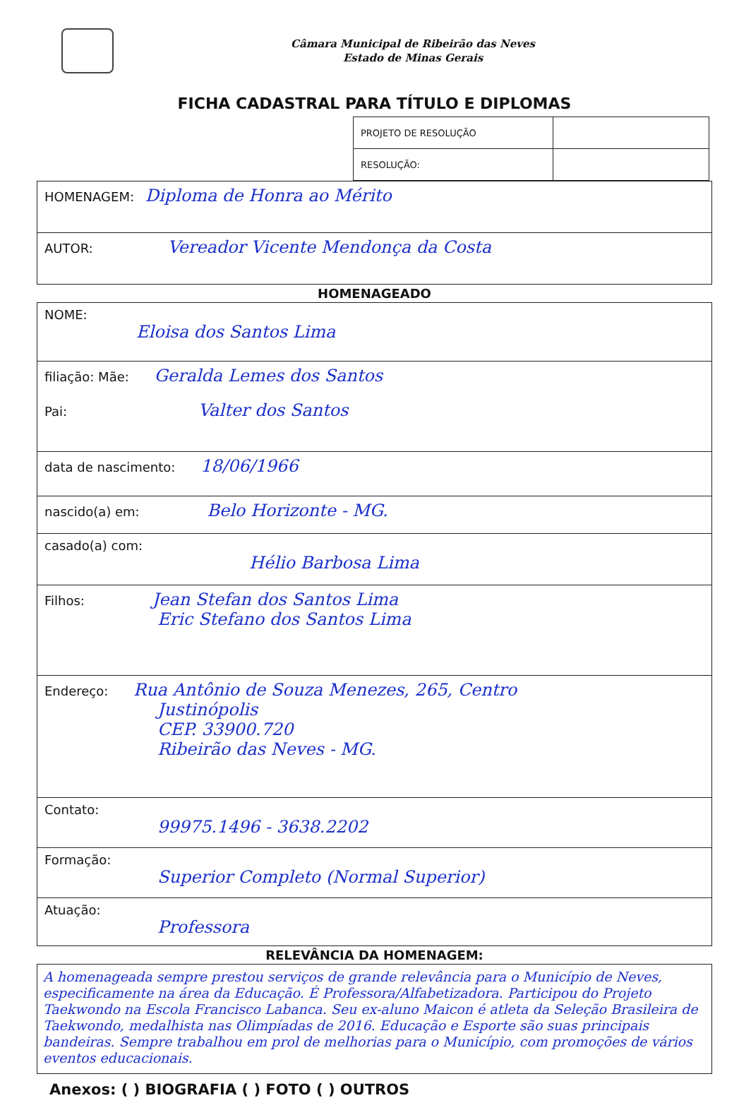Câmara Municipal de Ribeirão das Neves
Estado de Minas Gerais
FICHA CADASTRAL PARA TÍTULO E DIPLOMAS
| PROJETO DE RESOLUÇÃO | |
| RESOLUÇÃO: | |
| HOMENAGEM: Diploma de Honra ao Mérito |
| AUTOR: Vereador Vicente Mendonça da Costa |
HOMENAGEADO
| NOME: Eloisa dos Santos Lima |
| filiação: Mãe: Geralda Lemes dos Santos Pai: Valter dos Santos |
| data de nascimento: 18/06/1966 |
| nascido(a) em: Belo Horizonte - MG. |
| casado(a) com: Hélio Barbosa Lima |
| Filhos: Jean Stefan dos Santos Lima Eric Stefano dos Santos Lima |
| Endereço: Rua Antônio de Souza Menezes, 265, Centro Justinópolis CEP. 33900.720 Ribeirão das Neves - MG. |
| Contato: 99975.1496 - 3638.2202 |
| Formação: Superior Completo (Normal Superior) |
| Atuação: Professora |
RELEVÂNCIA DA HOMENAGEM:
A homenageada sempre prestou serviços de grande relevância para o Município de Neves, especificamente na área da Educação. É Professora/Alfabetizadora. Participou do Projeto Taekwondo na Escola Francisco Labanca. Seu ex-aluno Maicon é atleta da Seleção Brasileira de Taekwondo, medalhista nas Olimpíadas de 2016. Educação e Esporte são suas principais bandeiras. Sempre trabalhou em prol de melhorias para o Município, com promoções de vários eventos educacionais.
Anexos: ( ) BIOGRAFIA ( ) FOTO ( ) OUTROS